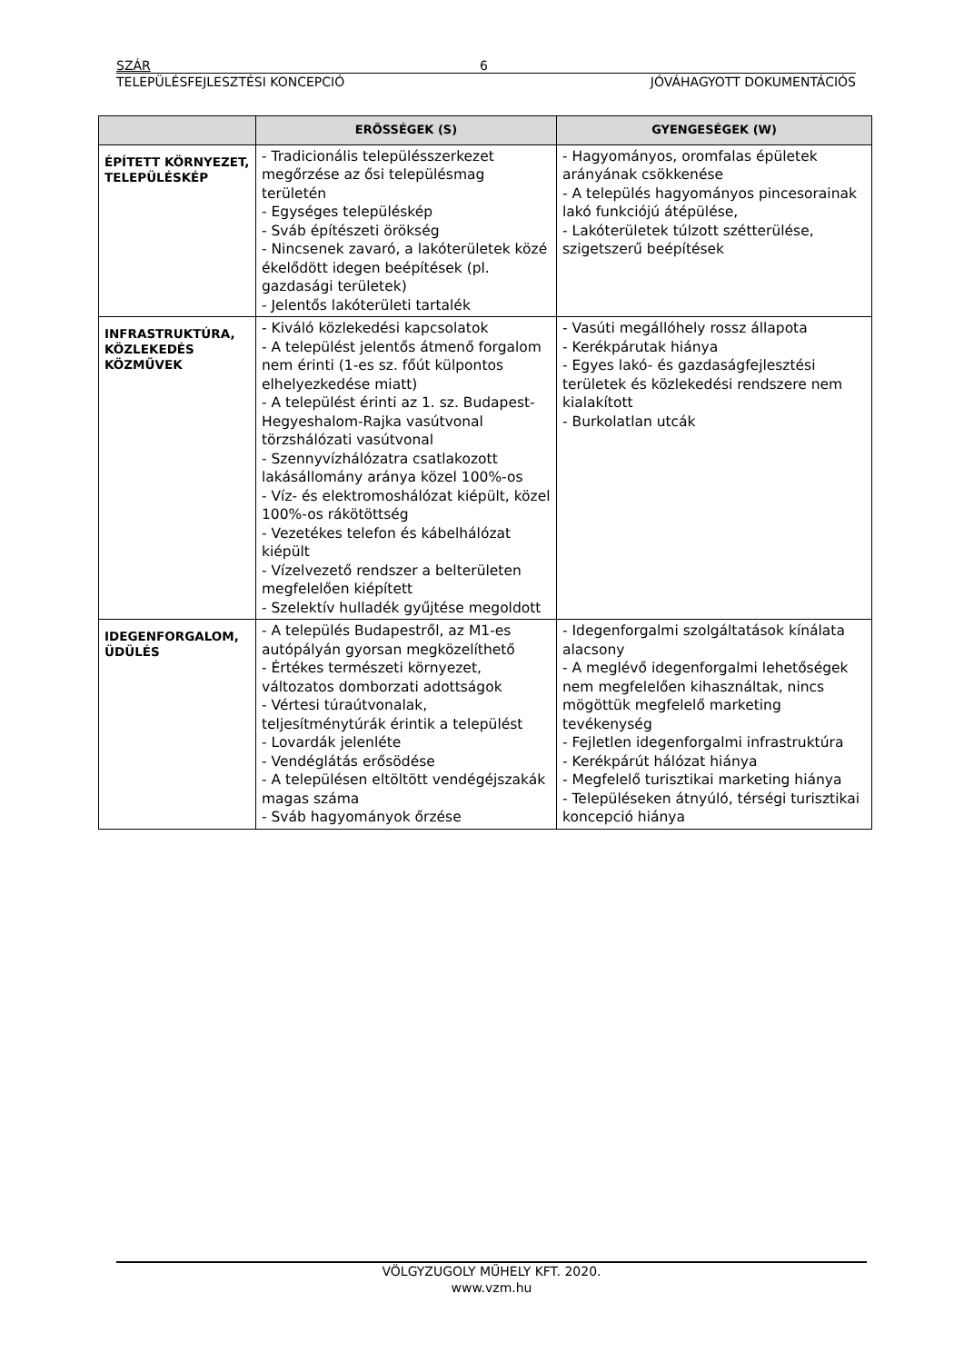SZÁR 6
TELEPÜLÉSFEJLESZTÉSI KONCEPCIÓ JÓVÁHAGYOTT DOKUMENTÁCIÓS
| | ERŐSSÉGEK (S) | GYENGESÉGEK (W) |
| --- | --- | --- |
| ÉPÍTETT KÖRNYEZET, TELEPÜLÉSKÉP | - Tradicionális településszerkezet megőrzése az ősi településmag területén - Egységes településkép - Sváb építészeti örökség - Nincsenek zavaró, a lakóterületek közé ékelődött idegen beépítések (pl. gazdasági területek) - Jelentős lakóterületi tartalék | - Hagyományos, oromfalas épületek arányának csökkenése - A település hagyományos pincesorainak lakó funkciójú átépülése, - Lakóterületek túlzott szétterülése, szigetszerű beépítések |
| INFRASTRUKTÚRA, KÖZLEKEDÉS KÖZMŰVEK | - Kiváló közlekedési kapcsolatok - A települést jelentős átmenő forgalom nem érinti (1-es sz. főút külpontos elhelyezkedése miatt) - A települést érinti az 1. sz. Budapest-Hegyeshalom-Rajka vasútvonal törzshálózati vasútvonal - Szennyvízhálózatra csatlakozott lakásállomány aránya közel 100%-os - Víz- és elektromoshálózat kiépült, közel 100%-os rákötöttség - Vezetékes telefon és kábelhálózat kiépült - Vízelvezető rendszer a belterületen megfelelően kiépített - Szelektív hulladék gyűjtése megoldott | - Vasúti megállóhely rossz állapota - Kerékpárutak hiánya - Egyes lakó- és gazdaságfejlesztési területek és közlekedési rendszere nem kialakított - Burkolatlan utcák |
| IDEGENFORGALOM, ÜDÜLÉS | - A település Budapestről, az M1-es autópályán gyorsan megközelíthető - Értékes természeti környezet, változatos domborzati adottságok - Vértesi túraútvonalak, teljesítménytúrák érintik a települést - Lovardák jelenléte - Vendéglátás erősödése - A településen eltöltött vendégéjszakák magas száma - Sváb hagyományok őrzése | - Idegenforgalmi szolgáltatások kínálata alacsony - A meglévő idegenforgalmi lehetőségek nem megfelelően kihasználtak, nincs mögöttük megfelelő marketing tevékenység - Fejletlen idegenforgalmi infrastruktúra - Kerékpárút hálózat hiánya - Megfelelő turisztikai marketing hiánya - Településeken átnyúló, térségi turisztikai koncepció hiánya |
VÖLGYZUGOLY MŰHELY KFT. 2020.
www.vzm.hu